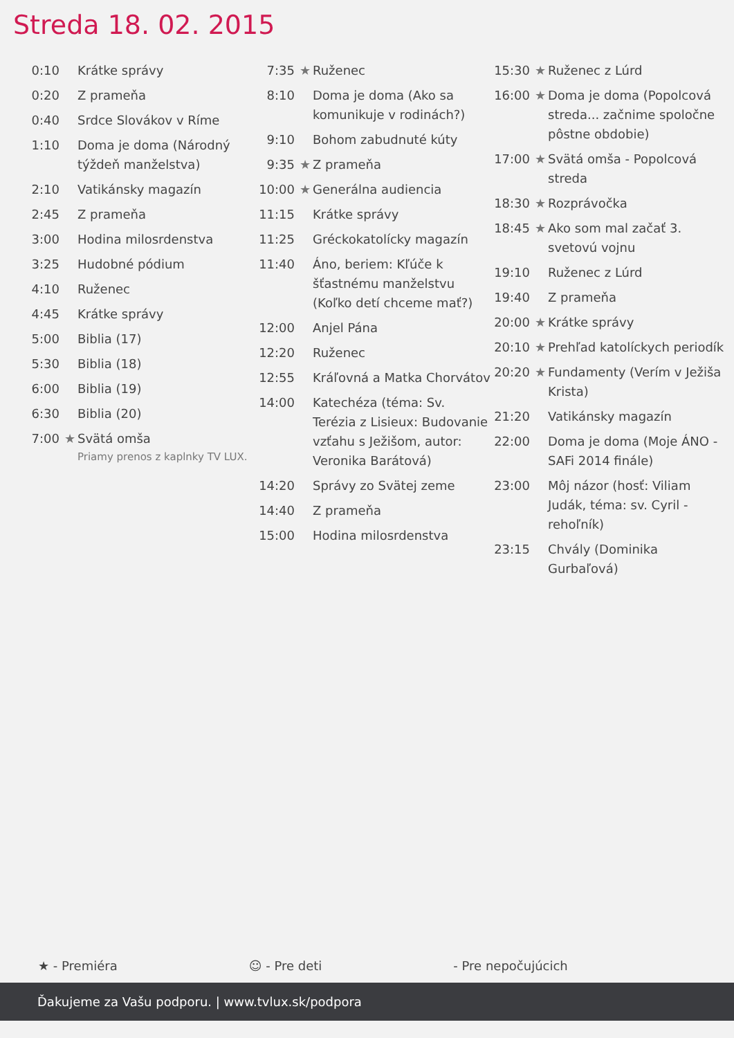Streda 18. 02. 2015
| 0:10 | | Krátke správy |
| 0:20 | | Z prameňa |
| 0:40 | | Srdce Slovákov v Ríme |
| 1:10 | | Doma je doma (Národný týždeň manželstva) |
| 2:10 | | Vatikánsky magazín |
| 2:45 | | Z prameňa |
| 3:00 | | Hodina milosrdenstva |
| 3:25 | | Hudobné pódium |
| 4:10 | | Ruženec |
| 4:45 | | Krátke správy |
| 5:00 | | Biblia (17) |
| 5:30 | | Biblia (18) |
| 6:00 | | Biblia (19) |
| 6:30 | | Biblia (20) |
| 7:00 | ★ | Svätá omša Priamy prenos z kaplnky TV LUX. |
| 7:35 | ★ | Ruženec |
| 8:10 | | Doma je doma (Ako sa komunikuje v rodinách?) |
| 9:10 | | Bohom zabudnuté kúty |
| 9:35 | ★ | Z prameňa |
| 10:00 | ★ | Generálna audiencia |
| 11:15 | | Krátke správy |
| 11:25 | | Gréckokatolícky magazín |
| 11:40 | | Áno, beriem: Kľúče k šťastnému manželstvu (Koľko detí chceme mať?) |
| 12:00 | | Anjel Pána |
| 12:20 | | Ruženec |
| 12:55 | | Kráľovná a Matka Chorvátov |
| 14:00 | | Katechéza (téma: Sv. Terézia z Lisieux: Budovanie vzťahu s Ježišom, autor: Veronika Barátová) |
| 14:20 | | Správy zo Svätej zeme |
| 14:40 | | Z prameňa |
| 15:00 | | Hodina milosrdenstva |
| 15:30 | ★ | Ruženec z Lúrd |
| 16:00 | ★ | Doma je doma (Popolcová streda... začnime spoločne pôstne obdobie) |
| 17:00 | ★ | Svätá omša - Popolcová streda |
| 18:30 | ★ | Rozprávočka |
| 18:45 | ★ | Ako som mal začať 3. svetovú vojnu |
| 19:10 | | Ruženec z Lúrd |
| 19:40 | | Z prameňa |
| 20:00 | ★ | Krátke správy |
| 20:10 | ★ | Prehľad katolíckych periodík |
| 20:20 | ★ | Fundamenty (Verím v Ježiša Krista) |
| 21:20 | | Vatikánsky magazín |
| 22:00 | | Doma je doma (Moje ÁNO - SAFi 2014 finále) |
| 23:00 | | Môj názor (hosť: Viliam Judák, téma: sv. Cyril - rehoľník) |
| 23:15 | | Chvály (Dominika Gurbaľová) |
★ - Premiéra ☺ - Pre deti - Pre nepočujúcich
Ďakujeme za Vašu podporu. | www.tvlux.sk/podpora